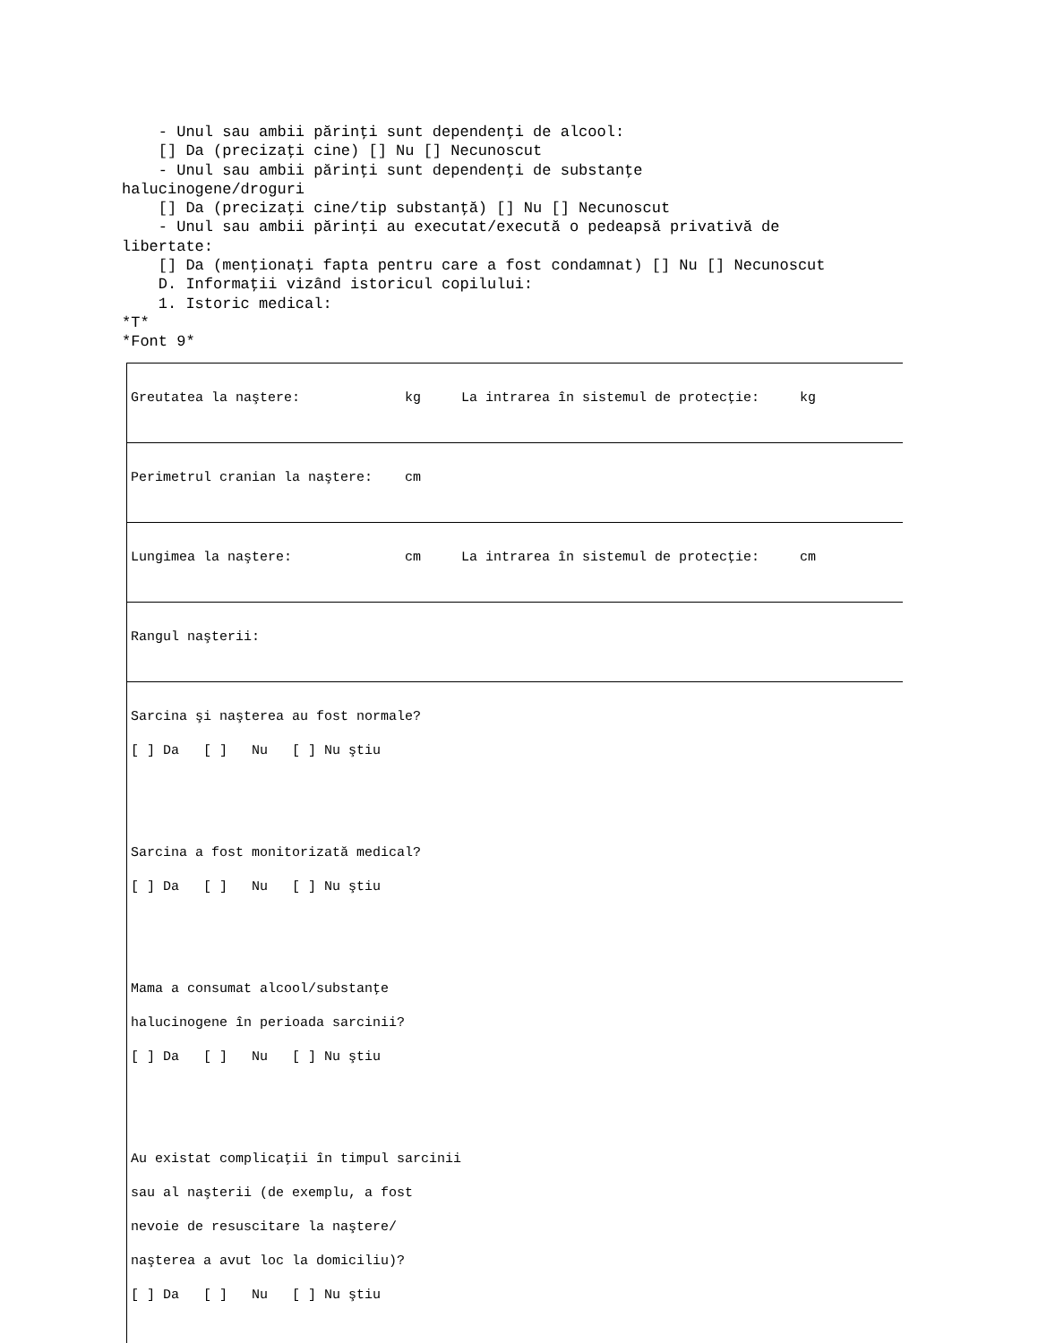- Unul sau ambii părinţi sunt dependenţi de alcool: [] Da (precizaţi cine) [] Nu [] Necunoscut - Unul sau ambii părinţi sunt dependenţi de substanţe halucinogene/droguri [] Da (precizaţi cine/tip substanţă) [] Nu [] Necunoscut - Unul sau ambii părinţi au executat/execută o pedeapsă privativă de libertate: [] Da (menţionaţi fapta pentru care a fost condamnat) [] Nu [] Necunoscut D. Informaţii vizând istoricul copilului: 1. Istoric medical: *T* *Font 9*
Greutatea la naştere: kg La intrarea în sistemul de protecţie: kg
Perimetrul cranian la naştere: cm
Lungimea la naştere: cm La intrarea în sistemul de protecţie: cm
Rangul naşterii:
Sarcina şi naşterea au fost normale? [ ] Da [ ] Nu [ ] Nu ştiu Sarcina a fost monitorizată medical? [ ] Da [ ] Nu [ ] Nu ştiu Mama a consumat alcool/substanţe halucinogene în perioada sarcinii? [ ] Da [ ] Nu [ ] Nu ştiu Au existat complicaţii în timpul sarcinii sau al naşterii (de exemplu, a fost nevoie de resuscitare la naştere/ naşterea a avut loc la domiciliu)? [ ] Da [ ] Nu [ ] Nu ştiu